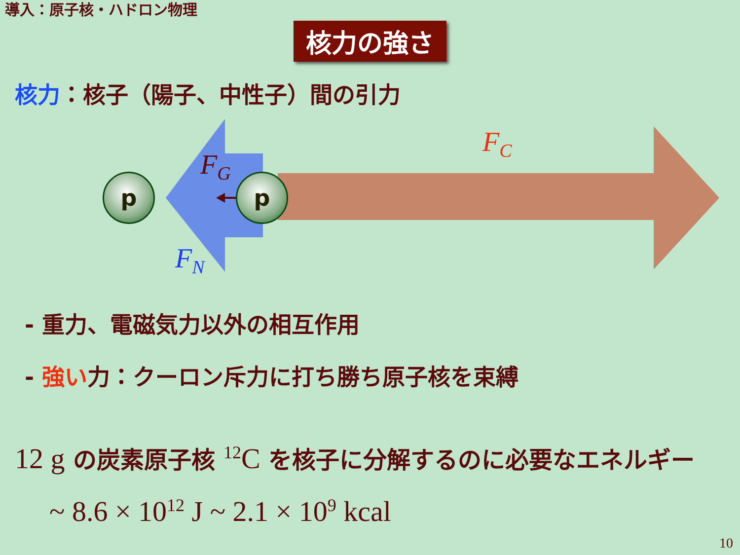導入：原子核・ハドロン物理
核力の強さ
核力：核子（陽子、中性子）間の引力
p p
F<sub>G</sub>
F<sub>N</sub>
F<sub>C</sub>
- 重力、電磁気力以外の相互作用
- 強い力：クーロン斥力に打ち勝ち原子核を束縛
12 g の炭素原子核 <sup>12</sup>C を核子に分解するのに必要なエネルギー
~ 8.6 × 10<sup>12</sup> J ~ 2.1 × 10<sup>9</sup> kcal
10